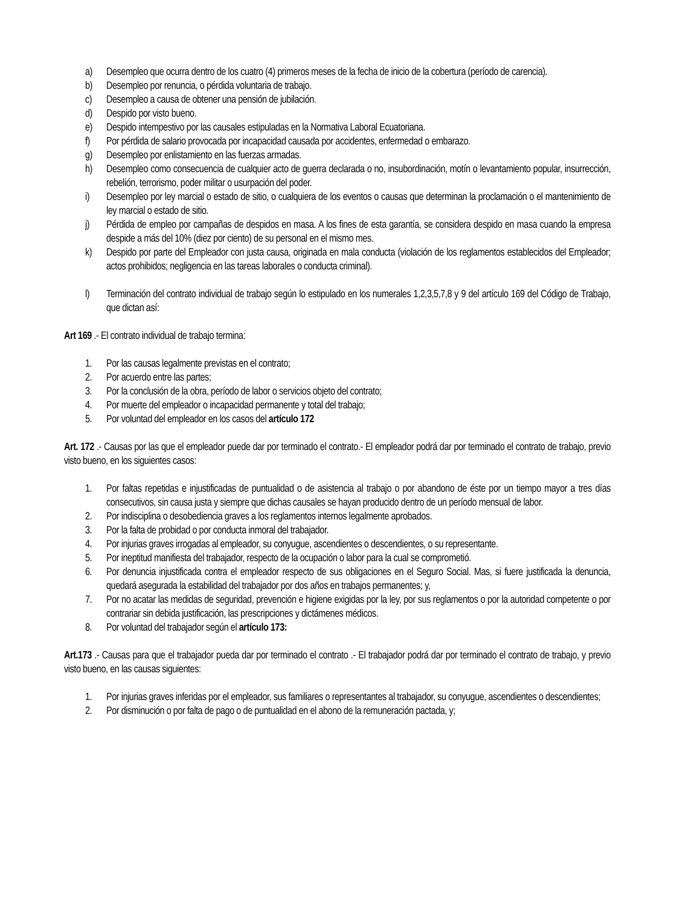a) Desempleo que ocurra dentro de los cuatro (4) primeros meses de la fecha de inicio de la cobertura (período de carencia).
b) Desempleo por renuncia, o pérdida voluntaria de trabajo.
c) Desempleo a causa de obtener una pensión de jubilación.
d) Despido por visto bueno.
e) Despido intempestivo por las causales estipuladas en la Normativa Laboral Ecuatoriana.
f) Por pérdida de salario provocada por incapacidad causada por accidentes, enfermedad o embarazo.
g) Desempleo por enlistamiento en las fuerzas armadas.
h) Desempleo como consecuencia de cualquier acto de guerra declarada o no, insubordinación, motín o levantamiento popular, insurrección, rebelión, terrorismo, poder militar o usurpación del poder.
i) Desempleo por ley marcial o estado de sitio, o cualquiera de los eventos o causas que determinan la proclamación o el mantenimiento de ley marcial o estado de sitio.
j) Pérdida de empleo por campañas de despidos en masa. A los fines de esta garantía, se considera despido en masa cuando la empresa despide a más del 10% (diez por ciento) de su personal en el mismo mes.
k) Despido por parte del Empleador con justa causa, originada en mala conducta (violación de los reglamentos establecidos del Empleador; actos prohibidos; negligencia en las tareas laborales o conducta criminal).
l) Terminación del contrato individual de trabajo según lo estipulado en los numerales 1,2,3,5,7,8 y 9 del artículo 169 del Código de Trabajo, que dictan así:
Art 169 .- El contrato individual de trabajo termina:
1. Por las causas legalmente previstas en el contrato;
2. Por acuerdo entre las partes;
3. Por la conclusión de la obra, período de labor o servicios objeto del contrato;
4. Por muerte del empleador o incapacidad permanente y total del trabajo;
5. Por voluntad del empleador en los casos del artículo 172
Art. 172 .- Causas por las que el empleador puede dar por terminado el contrato.- El empleador podrá dar por terminado el contrato de trabajo, previo visto bueno, en los siguientes casos:
1. Por faltas repetidas e injustificadas de puntualidad o de asistencia al trabajo o por abandono de éste por un tiempo mayor a tres días consecutivos, sin causa justa y siempre que dichas causales se hayan producido dentro de un período mensual de labor.
2. Por indisciplina o desobediencia graves a los reglamentos internos legalmente aprobados.
3. Por la falta de probidad o por conducta inmoral del trabajador.
4. Por injurias graves irrogadas al empleador, su conyugue, ascendientes o descendientes, o su representante.
5. Por ineptitud manifiesta del trabajador, respecto de la ocupación o labor para la cual se comprometió.
6. Por denuncia injustificada contra el empleador respecto de sus obligaciones en el Seguro Social. Mas, si fuere justificada la denuncia, quedará asegurada la estabilidad del trabajador por dos años en trabajos permanentes; y,
7. Por no acatar las medidas de seguridad, prevención e higiene exigidas por la ley, por sus reglamentos o por la autoridad competente o por contrariar sin debida justificación, las prescripciones y dictámenes médicos.
8. Por voluntad del trabajador según el artículo 173:
Art.173 .- Causas para que el trabajador pueda dar por terminado el contrato .- El trabajador podrá dar por terminado el contrato de trabajo, y previo visto bueno, en las causas siguientes:
1. Por injurias graves inferidas por el empleador, sus familiares o representantes al trabajador, su conyugue, ascendientes o descendientes;
2. Por disminución o por falta de pago o de puntualidad en el abono de la remuneración pactada, y;